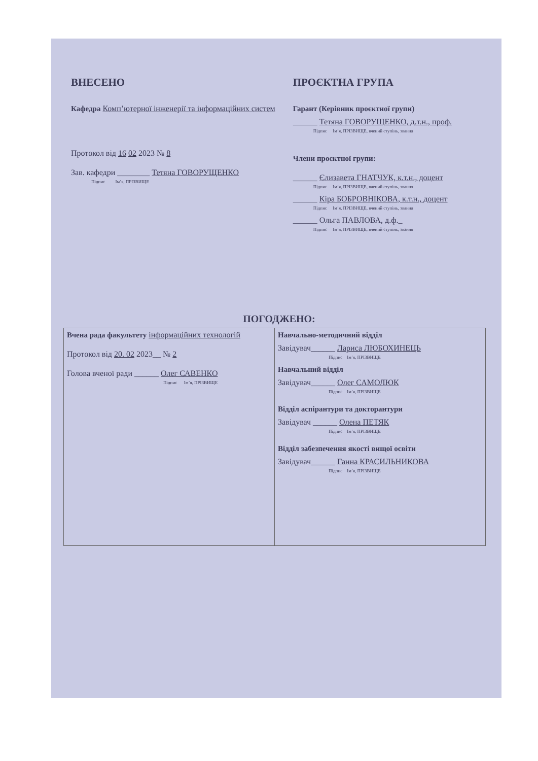ВНЕСЕНО
Кафедра Комп’ютерної інженерії та інформаційних систем
Протокол від 16 02 2023 № 8
Зав. кафедри ________ Тетяна ГОВОРУЩЕНКО
Підпис Ім’я, ПРІЗВИЩЕ
ПРОЄКТНА ГРУПА
Гарант (Керівник проєктної групи)
______ Тетяна ГОВОРУЩЕНКО, д.т.н., проф.
Підпис Ім’я, ПРІЗВИЩЕ, вчений ступінь, звання
Члени проєктної групи:
______ Єлизавета ГНАТЧУК, к.т.н., доцент
Підпис Ім’я, ПРІЗВИЩЕ, вчений ступінь, звання
______ Кіра БОБРОВНІКОВА, к.т.н., доцент
Підпис Ім’я, ПРІЗВИЩЕ, вчений ступінь, звання
______ Ольга ПАВЛОВА, д.ф._
Підпис Ім’я, ПРІЗВИЩЕ, вчений ступінь, звання
ПОГОДЖЕНО:
| Вчена рада факультету інформаційних технологій Протокол від 20. 02 2023__ № 2 Голова вченої ради ______ Олег САВЕНКО Підпис Ім’я, ПРІЗВИЩЕ | Навчально-методичний відділ Завідувач______ Лариса ЛЮБОХИНЕЦЬ Підпис Ім’я, ПРІЗВИЩЕ Навчальний відділ Завідувач______ Олег САМОЛЮК Підпис Ім’я, ПРІЗВИЩЕ Відділ аспірантури та докторантури Завідувач ______ Олена ПЕТЯК Підпис Ім’я, ПРІЗВИЩЕ Відділ забезпечення якості вищої освіти Завідувач______ Ганна КРАСИЛЬНИКОВА Підпис Ім’я, ПРІЗВИЩЕ |